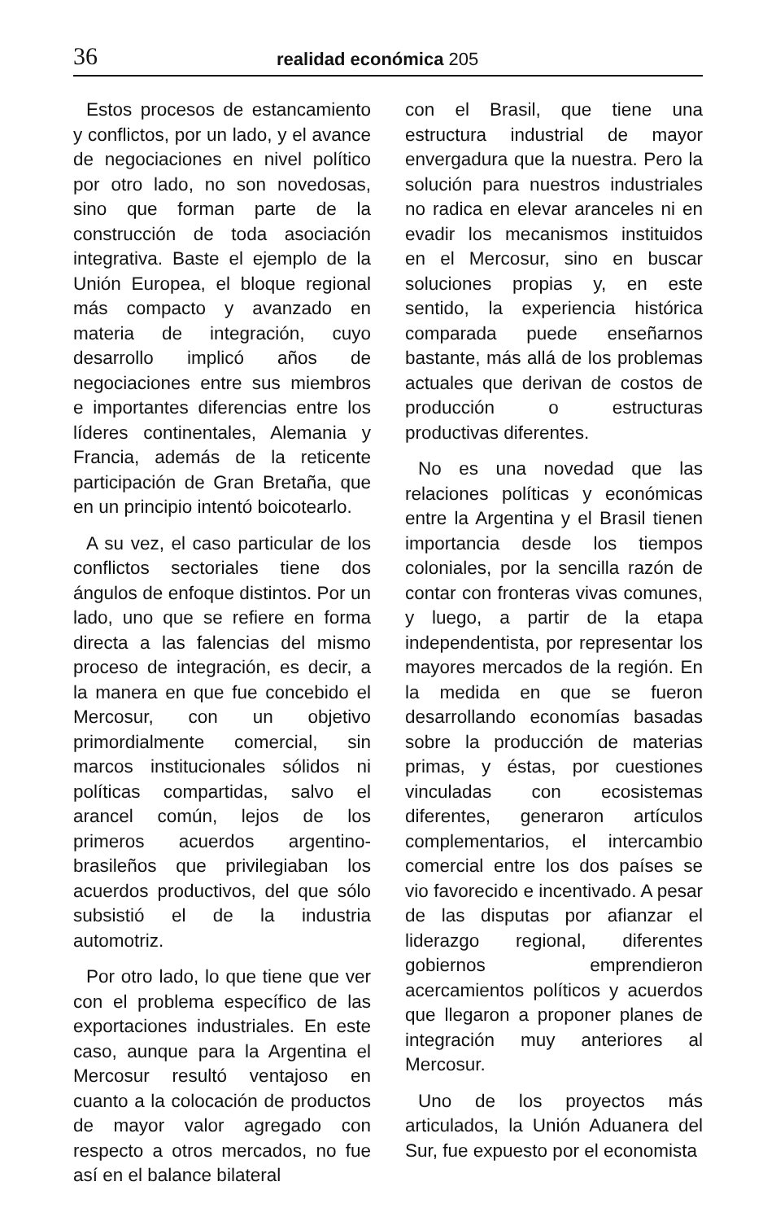36 realidad económica 205
Estos procesos de estancamiento y conflictos, por un lado, y el avance de negociaciones en nivel político por otro lado, no son novedosas, sino que forman parte de la construcción de toda asociación integrativa. Baste el ejemplo de la Unión Europea, el bloque regional más compacto y avanzado en materia de integración, cuyo desarrollo implicó años de negociaciones entre sus miembros e importantes diferencias entre los líderes continentales, Alemania y Francia, además de la reticente participación de Gran Bretaña, que en un principio intentó boicotearlo.
A su vez, el caso particular de los conflictos sectoriales tiene dos ángulos de enfoque distintos. Por un lado, uno que se refiere en forma directa a las falencias del mismo proceso de integración, es decir, a la manera en que fue concebido el Mercosur, con un objetivo primordialmente comercial, sin marcos institucionales sólidos ni políticas compartidas, salvo el arancel común, lejos de los primeros acuerdos argentino-brasileños que privilegiaban los acuerdos productivos, del que sólo subsistió el de la industria automotriz.
Por otro lado, lo que tiene que ver con el problema específico de las exportaciones industriales. En este caso, aunque para la Argentina el Mercosur resultó ventajoso en cuanto a la colocación de productos de mayor valor agregado con respecto a otros mercados, no fue así en el balance bilateral
con el Brasil, que tiene una estructura industrial de mayor envergadura que la nuestra. Pero la solución para nuestros industriales no radica en elevar aranceles ni en evadir los mecanismos instituidos en el Mercosur, sino en buscar soluciones propias y, en este sentido, la experiencia histórica comparada puede enseñarnos bastante, más allá de los problemas actuales que derivan de costos de producción o estructuras productivas diferentes.
No es una novedad que las relaciones políticas y económicas entre la Argentina y el Brasil tienen importancia desde los tiempos coloniales, por la sencilla razón de contar con fronteras vivas comunes, y luego, a partir de la etapa independentista, por representar los mayores mercados de la región. En la medida en que se fueron desarrollando economías basadas sobre la producción de materias primas, y éstas, por cuestiones vinculadas con ecosistemas diferentes, generaron artículos complementarios, el intercambio comercial entre los dos países se vio favorecido e incentivado. A pesar de las disputas por afianzar el liderazgo regional, diferentes gobiernos emprendieron acercamientos políticos y acuerdos que llegaron a proponer planes de integración muy anteriores al Mercosur.
Uno de los proyectos más articulados, la Unión Aduanera del Sur, fue expuesto por el economista